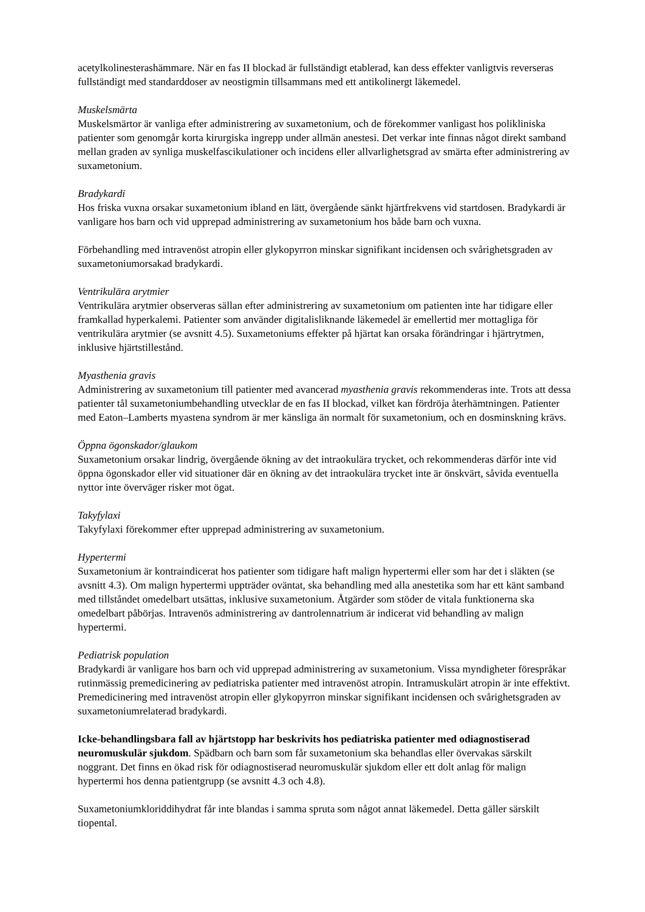acetylkolinesterashämmare. När en fas II blockad är fullständigt etablerad, kan dess effekter vanligtvis reverseras fullständigt med standarddoser av neostigmin tillsammans med ett antikolinergt läkemedel.
Muskelsmärta
Muskelsmärtor är vanliga efter administrering av suxametonium, och de förekommer vanligast hos polikliniska patienter som genomgår korta kirurgiska ingrepp under allmän anestesi. Det verkar inte finnas något direkt samband mellan graden av synliga muskelfascikulationer och incidens eller allvarlighetsgrad av smärta efter administrering av suxametonium.
Bradykardi
Hos friska vuxna orsakar suxametonium ibland en lätt, övergående sänkt hjärtfrekvens vid startdosen. Bradykardi är vanligare hos barn och vid upprepad administrering av suxametonium hos både barn och vuxna.
Förbehandling med intravenöst atropin eller glykopyrron minskar signifikant incidensen och svårighetsgraden av suxametoniumorsakad bradykardi.
Ventrikulära arytmier
Ventrikulära arytmier observeras sällan efter administrering av suxametonium om patienten inte har tidigare eller framkallad hyperkalemi. Patienter som använder digitalisliknande läkemedel är emellertid mer mottagliga för ventrikulära arytmier (se avsnitt 4.5). Suxametoniums effekter på hjärtat kan orsaka förändringar i hjärtrytmen, inklusive hjärtstillestånd.
Myasthenia gravis
Administrering av suxametonium till patienter med avancerad myasthenia gravis rekommenderas inte. Trots att dessa patienter tål suxametoniumbehandling utvecklar de en fas II blockad, vilket kan fördröja återhämtningen. Patienter med Eaton–Lamberts myastena syndrom är mer känsliga än normalt för suxametonium, och en dosminskning krävs.
Öppna ögonskador/glaukom
Suxametonium orsakar lindrig, övergående ökning av det intraokulära trycket, och rekommenderas därför inte vid öppna ögonskador eller vid situationer där en ökning av det intraokulära trycket inte är önskvärt, såvida eventuella nyttor inte överväger risker mot ögat.
Takyfylaxi
Takyfylaxi förekommer efter upprepad administrering av suxametonium.
Hypertermi
Suxametonium är kontraindicerat hos patienter som tidigare haft malign hypertermi eller som har det i släkten (se avsnitt 4.3). Om malign hypertermi uppträder oväntat, ska behandling med alla anestetika som har ett känt samband med tillståndet omedelbart utsättas, inklusive suxametonium. Åtgärder som stöder de vitala funktionerna ska omedelbart påbörjas. Intravenös administrering av dantrolennatrium är indicerat vid behandling av malign hypertermi.
Pediatrisk population
Bradykardi är vanligare hos barn och vid upprepad administrering av suxametonium. Vissa myndigheter förespråkar rutinmässig premedicinering av pediatriska patienter med intravenöst atropin. Intramuskulärt atropin är inte effektivt. Premedicinering med intravenöst atropin eller glykopyrron minskar signifikant incidensen och svårighetsgraden av suxametoniumrelaterad bradykardi.
Icke-behandlingsbara fall av hjärtstopp har beskrivits hos pediatriska patienter med odiagnostiserad neuromuskulär sjukdom. Spädbarn och barn som får suxametonium ska behandlas eller övervakas särskilt noggrant. Det finns en ökad risk för odiagnostiserad neuromuskulär sjukdom eller ett dolt anlag för malign hypertermi hos denna patientgrupp (se avsnitt 4.3 och 4.8).
Suxametoniumkloriddihydrat får inte blandas i samma spruta som något annat läkemedel. Detta gäller särskilt tiopental.